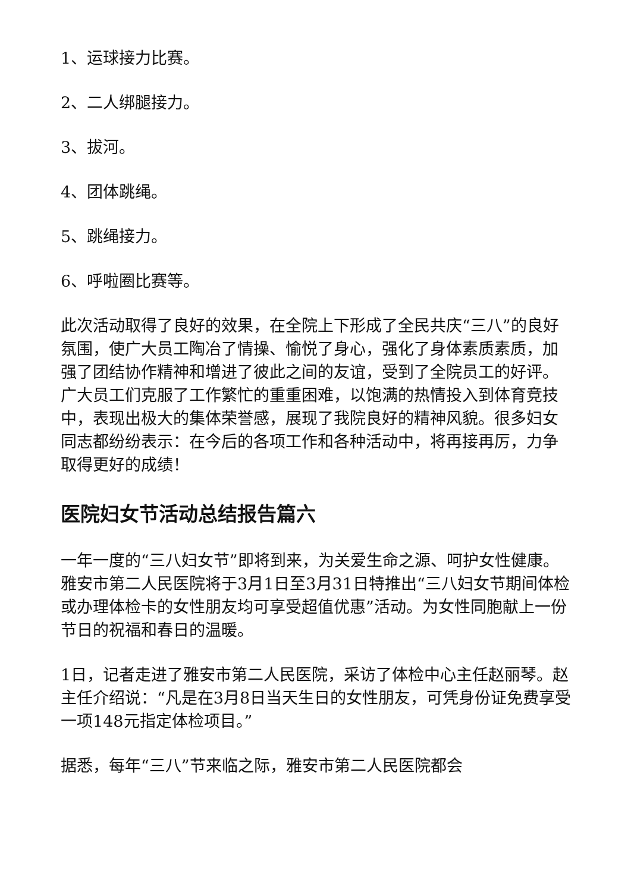1、运球接力比赛。
2、二人绑腿接力。
3、拔河。
4、团体跳绳。
5、跳绳接力。
6、呼啦圈比赛等。
此次活动取得了良好的效果，在全院上下形成了全民共庆“三八”的良好氛围，使广大员工陶冶了情操、愉悦了身心，强化了身体素质素质，加强了团结协作精神和增进了彼此之间的友谊，受到了全院员工的好评。广大员工们克服了工作繁忙的重重困难，以饱满的热情投入到体育竞技中，表现出极大的集体荣誉感，展现了我院良好的精神风貌。很多妇女同志都纷纷表示：在今后的各项工作和各种活动中，将再接再厉，力争取得更好的成绩！
医院妇女节活动总结报告篇六
一年一度的“三八妇女节”即将到来，为关爱生命之源、呵护女性健康。雅安市第二人民医院将于3月1日至3月31日特推出“三八妇女节期间体检或办理体检卡的女性朋友均可享受超值优惠”活动。为女性同胞献上一份节日的祝福和春日的温暖。
1日，记者走进了雅安市第二人民医院，采访了体检中心主任赵丽琴。赵主任介绍说：“凡是在3月8日当天生日的女性朋友，可凭身份证免费享受一项148元指定体检项目。”
据悉，每年“三八”节来临之际，雅安市第二人民医院都会